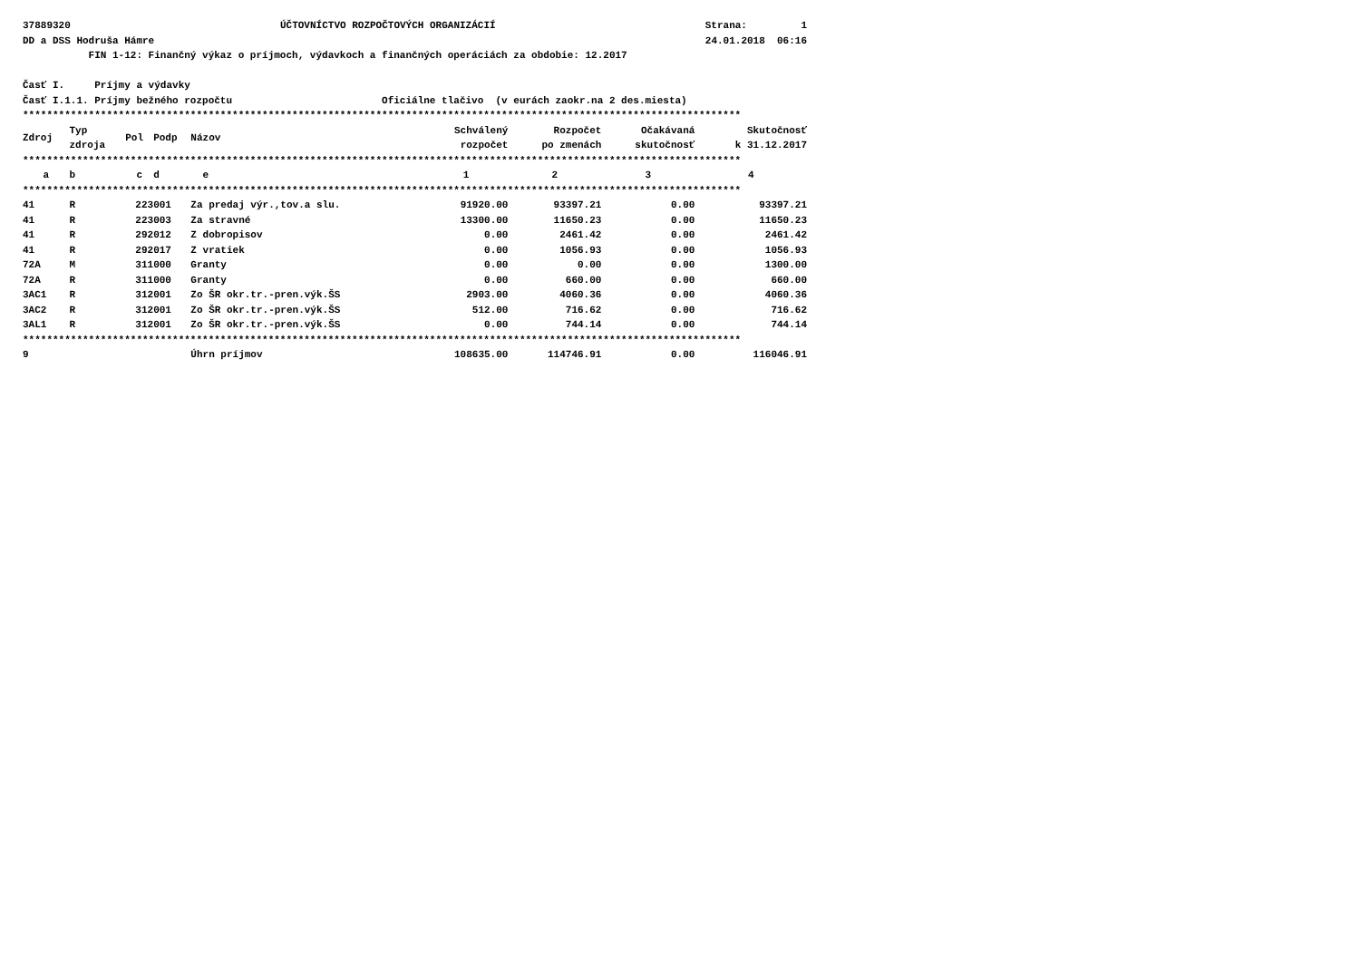37889320 ÚČTOVNÍCTVO ROZPOČTOVÝCH ORGANIZÁCIÍ Strana: 1
DD a DSS Hodruša Hámre 24.01.2018 06:16
FIN 1-12: Finančný výkaz o príjmoch, výdavkoch a finančných operáciách za obdobie: 12.2017
Časť I. Príjmy a výdavky
Časť I.1.1. Príjmy bežného rozpočtu Oficiálne tlačivo (v eurách zaokr.na 2 des.miesta)
************************************************************************************************************************
| Zdroj | Typ zdroja | Pol | Podp | Názov | Schválený rozpočet | Rozpočet po zmenách | Očakávaná skutočnosť | Skutočnosť k 31.12.2017 |
| --- | --- | --- | --- | --- | --- | --- | --- | --- |
| ************************************************************************************************************************ | | | | | | | | |
| a | b | c | d | e | 1 | 2 | 3 | 4 |
| ************************************************************************************************************************ | | | | | | | | |
| 41 | R | 223 | 001 | Za predaj výr.,tov.a slu. | 91920.00 | 93397.21 | 0.00 | 93397.21 |
| 41 | R | 223 | 003 | Za stravné | 13300.00 | 11650.23 | 0.00 | 11650.23 |
| 41 | R | 292 | 012 | Z dobropisov | 0.00 | 2461.42 | 0.00 | 2461.42 |
| 41 | R | 292 | 017 | Z vratiek | 0.00 | 1056.93 | 0.00 | 1056.93 |
| 72A | M | 311 | 000 | Granty | 0.00 | 0.00 | 0.00 | 1300.00 |
| 72A | R | 311 | 000 | Granty | 0.00 | 660.00 | 0.00 | 660.00 |
| 3AC1 | R | 312 | 001 | Zo ŠR okr.tr.-pren.výk.ŠS | 2903.00 | 4060.36 | 0.00 | 4060.36 |
| 3AC2 | R | 312 | 001 | Zo ŠR okr.tr.-pren.výk.ŠS | 512.00 | 716.62 | 0.00 | 716.62 |
| 3AL1 | R | 312 | 001 | Zo ŠR okr.tr.-pren.výk.ŠS | 0.00 | 744.14 | 0.00 | 744.14 |
| ************************************************************************************************************************ | | | | | | | | |
| 9 | | | | Úhrn príjmov | 108635.00 | 114746.91 | 0.00 | 116046.91 |